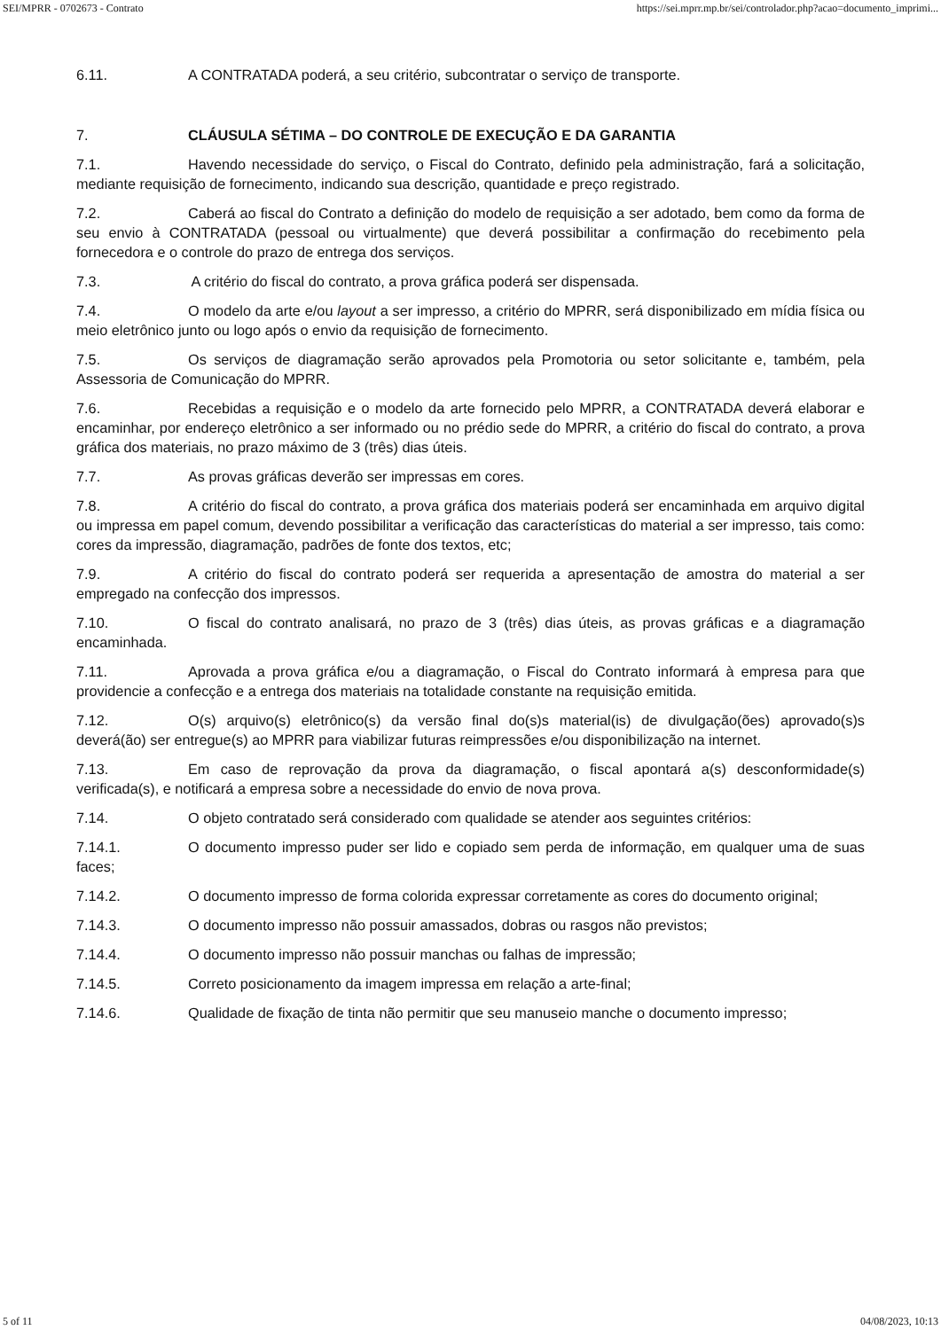SEI/MPRR - 0702673 - Contrato https://sei.mprr.mp.br/sei/controlador.php?acao=documento_imprimi...
6.11. A CONTRATADA poderá, a seu critério, subcontratar o serviço de transporte.
7. CLÁUSULA SÉTIMA – DO CONTROLE DE EXECUÇÃO E DA GARANTIA
7.1. Havendo necessidade do serviço, o Fiscal do Contrato, definido pela administração, fará a solicitação, mediante requisição de fornecimento, indicando sua descrição, quantidade e preço registrado.
7.2. Caberá ao fiscal do Contrato a definição do modelo de requisição a ser adotado, bem como da forma de seu envio à CONTRATADA (pessoal ou virtualmente) que deverá possibilitar a confirmação do recebimento pela fornecedora e o controle do prazo de entrega dos serviços.
7.3. A critério do fiscal do contrato, a prova gráfica poderá ser dispensada.
7.4. O modelo da arte e/ou layout a ser impresso, a critério do MPRR, será disponibilizado em mídia física ou meio eletrônico junto ou logo após o envio da requisição de fornecimento.
7.5. Os serviços de diagramação serão aprovados pela Promotoria ou setor solicitante e, também, pela Assessoria de Comunicação do MPRR.
7.6. Recebidas a requisição e o modelo da arte fornecido pelo MPRR, a CONTRATADA deverá elaborar e encaminhar, por endereço eletrônico a ser informado ou no prédio sede do MPRR, a critério do fiscal do contrato, a prova gráfica dos materiais, no prazo máximo de 3 (três) dias úteis.
7.7. As provas gráficas deverão ser impressas em cores.
7.8. A critério do fiscal do contrato, a prova gráfica dos materiais poderá ser encaminhada em arquivo digital ou impressa em papel comum, devendo possibilitar a verificação das características do material a ser impresso, tais como: cores da impressão, diagramação, padrões de fonte dos textos, etc;
7.9. A critério do fiscal do contrato poderá ser requerida a apresentação de amostra do material a ser empregado na confecção dos impressos.
7.10. O fiscal do contrato analisará, no prazo de 3 (três) dias úteis, as provas gráficas e a diagramação encaminhada.
7.11. Aprovada a prova gráfica e/ou a diagramação, o Fiscal do Contrato informará à empresa para que providencie a confecção e a entrega dos materiais na totalidade constante na requisição emitida.
7.12. O(s) arquivo(s) eletrônico(s) da versão final do(s)s material(is) de divulgação(ões) aprovado(s)s deverá(ão) ser entregue(s) ao MPRR para viabilizar futuras reimpressões e/ou disponibilização na internet.
7.13. Em caso de reprovação da prova da diagramação, o fiscal apontará a(s) desconformidade(s) verificada(s), e notificará a empresa sobre a necessidade do envio de nova prova.
7.14. O objeto contratado será considerado com qualidade se atender aos seguintes critérios:
7.14.1. O documento impresso puder ser lido e copiado sem perda de informação, em qualquer uma de suas faces;
7.14.2. O documento impresso de forma colorida expressar corretamente as cores do documento original;
7.14.3. O documento impresso não possuir amassados, dobras ou rasgos não previstos;
7.14.4. O documento impresso não possuir manchas ou falhas de impressão;
7.14.5. Correto posicionamento da imagem impressa em relação a arte-final;
7.14.6. Qualidade de fixação de tinta não permitir que seu manuseio manche o documento impresso;
5 of 11 04/08/2023, 10:13